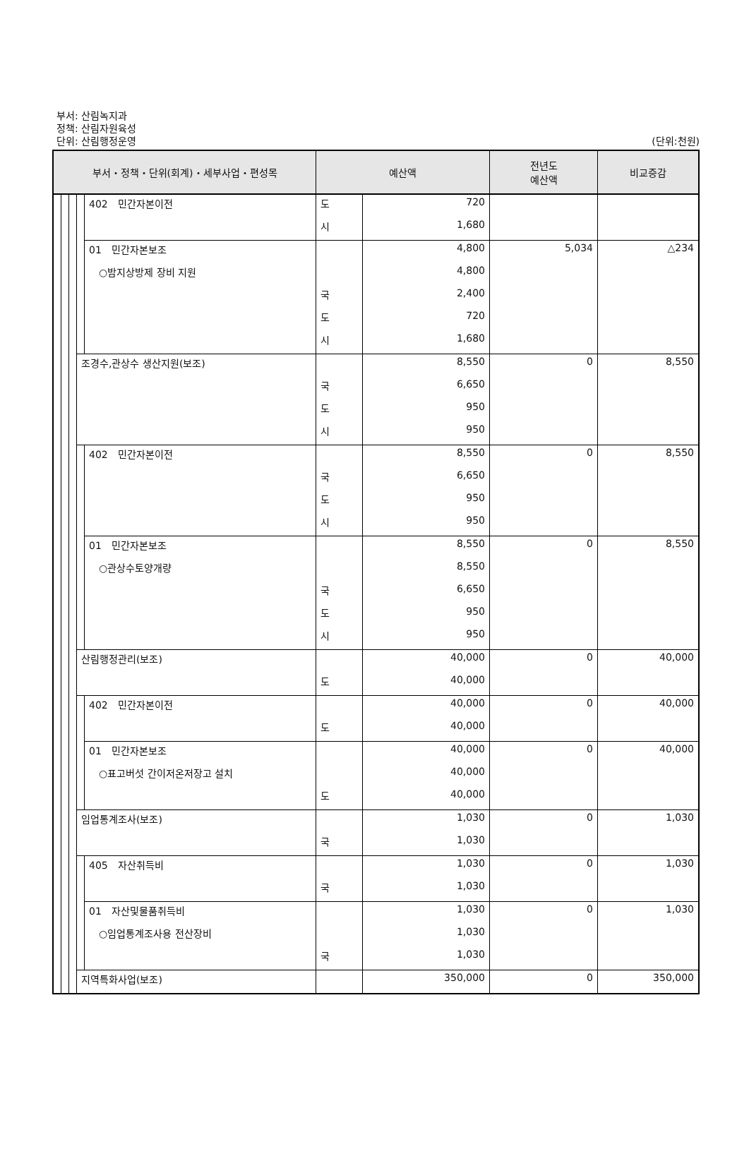부서: 산림녹지과
정책: 산림자원육성
단위: 산림행정운영
(단위:천원)
| 부서・정책・단위(회계)・세부사업・편성목 | | | | | 예산액 | | 전년도 예산액 | 비교증감 |
| --- | --- | --- | --- | --- | --- | --- | --- | --- |
| | | | | 402 민간자본이전 | 도 | 720 | | |
| | | | | | 시 | 1,680 | | |
| | | | | 01 민간자본보조 | | 4,800 | 5,034 | △234 |
| | | | | ○밤지상방제 장비 지원 | | 4,800 | | |
| | | | | | 국 | 2,400 | | |
| | | | | | 도 | 720 | | |
| | | | | | 시 | 1,680 | | |
| | | | 조경수,관상수 생산지원(보조) | | | 8,550 | 0 | 8,550 |
| | | | | | 국 | 6,650 | | |
| | | | | | 도 | 950 | | |
| | | | | | 시 | 950 | | |
| | | | | 402 민간자본이전 | | 8,550 | 0 | 8,550 |
| | | | | | 국 | 6,650 | | |
| | | | | | 도 | 950 | | |
| | | | | | 시 | 950 | | |
| | | | | 01 민간자본보조 | | 8,550 | 0 | 8,550 |
| | | | | ○관상수토양개량 | | 8,550 | | |
| | | | | | 국 | 6,650 | | |
| | | | | | 도 | 950 | | |
| | | | | | 시 | 950 | | |
| | | | 산림행정관리(보조) | | | 40,000 | 0 | 40,000 |
| | | | | | 도 | 40,000 | | |
| | | | | 402 민간자본이전 | | 40,000 | 0 | 40,000 |
| | | | | | 도 | 40,000 | | |
| | | | | 01 민간자본보조 | | 40,000 | 0 | 40,000 |
| | | | | ○표고버섯 간이저온저장고 설치 | | 40,000 | | |
| | | | | | 도 | 40,000 | | |
| | | | 임업통계조사(보조) | | | 1,030 | 0 | 1,030 |
| | | | | | 국 | 1,030 | | |
| | | | | 405 자산취득비 | | 1,030 | 0 | 1,030 |
| | | | | | 국 | 1,030 | | |
| | | | | 01 자산및물품취득비 | | 1,030 | 0 | 1,030 |
| | | | | ○임업통계조사용 전산장비 | | 1,030 | | |
| | | | | | 국 | 1,030 | | |
| | | | 지역특화사업(보조) | | | 350,000 | 0 | 350,000 |